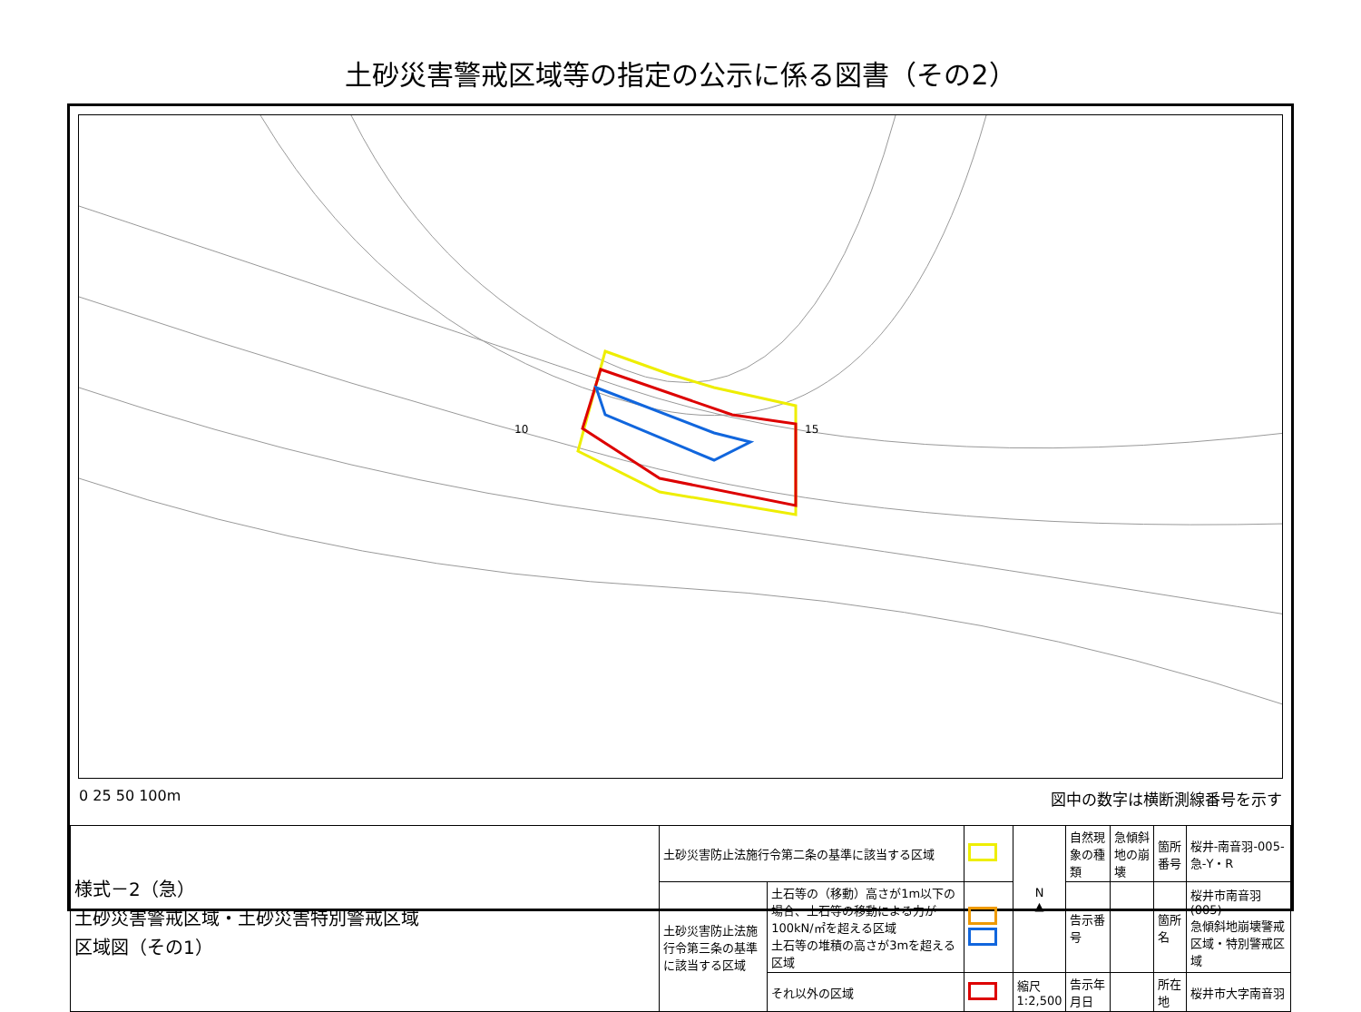土砂災害警戒区域等の指定の公示に係る図書（その2）
10
15
0 25 50 100m 図中の数字は横断測線番号を示す
| 様式－2（急） 土砂災害警戒区域・土砂災害特別警戒区域 区域図（その1） | 土砂災害防止法施行令第二条の基準に該当する区域 | | | N ▲ | 自然現象の種類 | 急傾斜地の崩壊 | 箇所番号 | 桜井-南音羽-005-急-Y・R |
| | 土砂災害防止法施行令第三条の基準に該当する区域 | 土石等の（移動）高さが1m以下の場合、土石等の移動による力が100kN/㎡を超える区域 土石等の堆積の高さが3mを超える区域 | | | 告示番号 | | 箇所名 | 桜井市南音羽(005) 急傾斜地崩壊警戒区域・特別警戒区域 |
| | | それ以外の区域 | | 縮尺 1:2,500 | 告示年月日 | | 所在地 | 桜井市大字南音羽 |